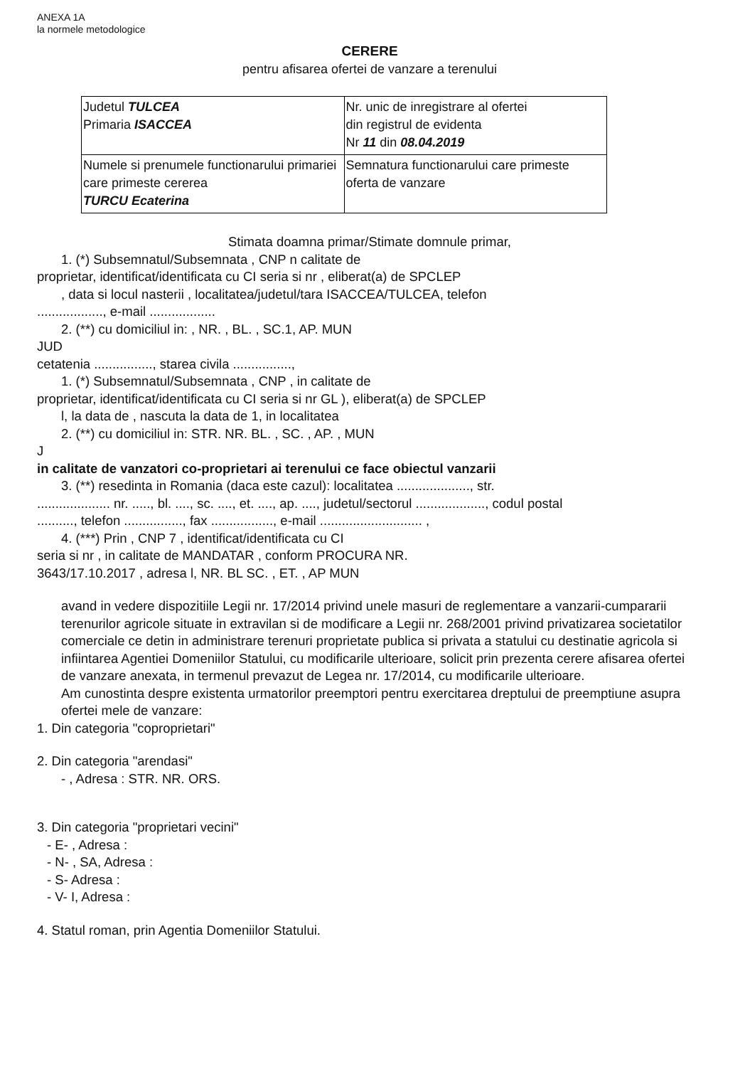ANEXA 1A
la normele metodologice
CERERE
pentru afisarea ofertei de vanzare a terenului
| Judetul TULCEA Primaria ISACCEA | Nr. unic de inregistrare al ofertei din registrul de evidenta Nr 11 din 08.04.2019 |
| Numele si prenumele functionarului primariei care primeste cererea TURCU Ecaterina | Semnatura functionarului care primeste oferta de vanzare |
Stimata doamna primar/Stimate domnule primar,
1. (*) Subsemnatul/Subsemnata , CNP n calitate de
proprietar, identificat/identificata cu CI seria si nr , eliberat(a) de SPCLEP
, data si locul nasterii , localitatea/judetul/tara ISACCEA/TULCEA, telefon
.................., e-mail ..................
2. (**) cu domiciliul in: , NR. , BL. , SC.1, AP. MUN
JUD
cetatenia ................, starea civila ................,
1. (*) Subsemnatul/Subsemnata , CNP , in calitate de
proprietar, identificat/identificata cu CI seria si nr GL ), eliberat(a) de SPCLEP
l, la data de , nascuta la data de 1, in localitatea
2. (**) cu domiciliul in: STR. NR. BL. , SC. , AP. , MUN
J
in calitate de vanzatori co-proprietari ai terenului ce face obiectul vanzarii
3. (**) resedinta in Romania (daca este cazul): localitatea ...................., str.
.................... nr. ....., bl. ...., sc. ...., et. ...., ap. ...., judetul/sectorul ..................., codul postal
.........., telefon ................, fax ................., e-mail ............................ ,
4. (***) Prin , CNP 7 , identificat/identificata cu CI
seria si nr , in calitate de MANDATAR , conform PROCURA NR.
3643/17.10.2017 , adresa l, NR. BL SC. , ET. , AP MUN
avand in vedere dispozitiile Legii nr. 17/2014 privind unele masuri de reglementare a vanzarii-cumpararii terenurilor agricole situate in extravilan si de modificare a Legii nr. 268/2001 privind privatizarea societatilor comerciale ce detin in administrare terenuri proprietate publica si privata a statului cu destinatie agricola si infiintarea Agentiei Domeniilor Statului, cu modificarile ulterioare, solicit prin prezenta cerere afisarea ofertei de vanzare anexata, in termenul prevazut de Legea nr. 17/2014, cu modificarile ulterioare.
Am cunostinta despre existenta urmatorilor preemptori pentru exercitarea dreptului de preemptiune asupra ofertei mele de vanzare:
1. Din categoria "coproprietari"
2. Din categoria "arendasi"
- , Adresa : STR. NR. ORS.
3. Din categoria "proprietari vecini"
- E- , Adresa :
- N- , SA, Adresa :
- S- Adresa :
- V- I, Adresa :
4. Statul roman, prin Agentia Domeniilor Statului.